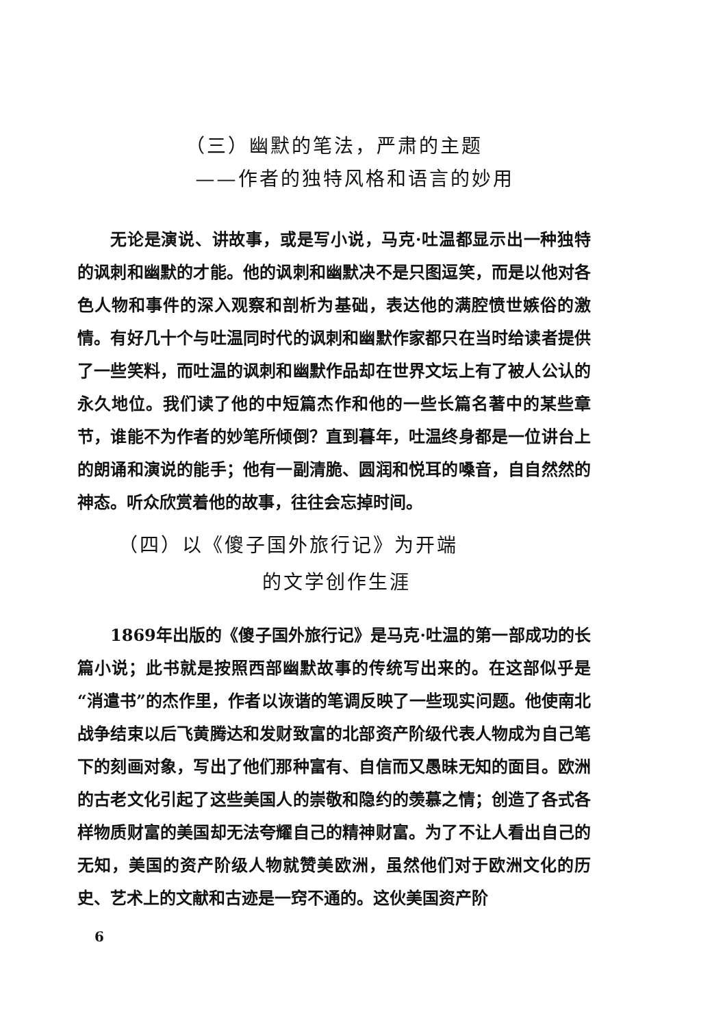（三）幽默的笔法，严肃的主题
——作者的独特风格和语言的妙用
无论是演说、讲故事，或是写小说，马克·吐温都显示出一种独特的讽刺和幽默的才能。他的讽刺和幽默决不是只图逗笑，而是以他对各色人物和事件的深入观察和剖析为基础，表达他的满腔愤世嫉俗的激情。有好几十个与吐温同时代的讽刺和幽默作家都只在当时给读者提供了一些笑料，而吐温的讽刺和幽默作品却在世界文坛上有了被人公认的永久地位。我们读了他的中短篇杰作和他的一些长篇名著中的某些章节，谁能不为作者的妙笔所倾倒？直到暮年，吐温终身都是一位讲台上的朗诵和演说的能手；他有一副清脆、圆润和悦耳的嗓音，自自然然的神态。听众欣赏着他的故事，往往会忘掉时间。
（四）以《傻子国外旅行记》为开端
的文学创作生涯
1869年出版的《傻子国外旅行记》是马克·吐温的第一部成功的长篇小说；此书就是按照西部幽默故事的传统写出来的。在这部似乎是“消遣书”的杰作里，作者以诙谐的笔调反映了一些现实问题。他使南北战争结束以后飞黄腾达和发财致富的北部资产阶级代表人物成为自己笔下的刻画对象，写出了他们那种富有、自信而又愚昧无知的面目。欧洲的古老文化引起了这些美国人的崇敬和隐约的羡慕之情；创造了各式各样物质财富的美国却无法夸耀自己的精神财富。为了不让人看出自己的无知，美国的资产阶级人物就赞美欧洲，虽然他们对于欧洲文化的历史、艺术上的文献和古迹是一窍不通的。这伙美国资产阶
6